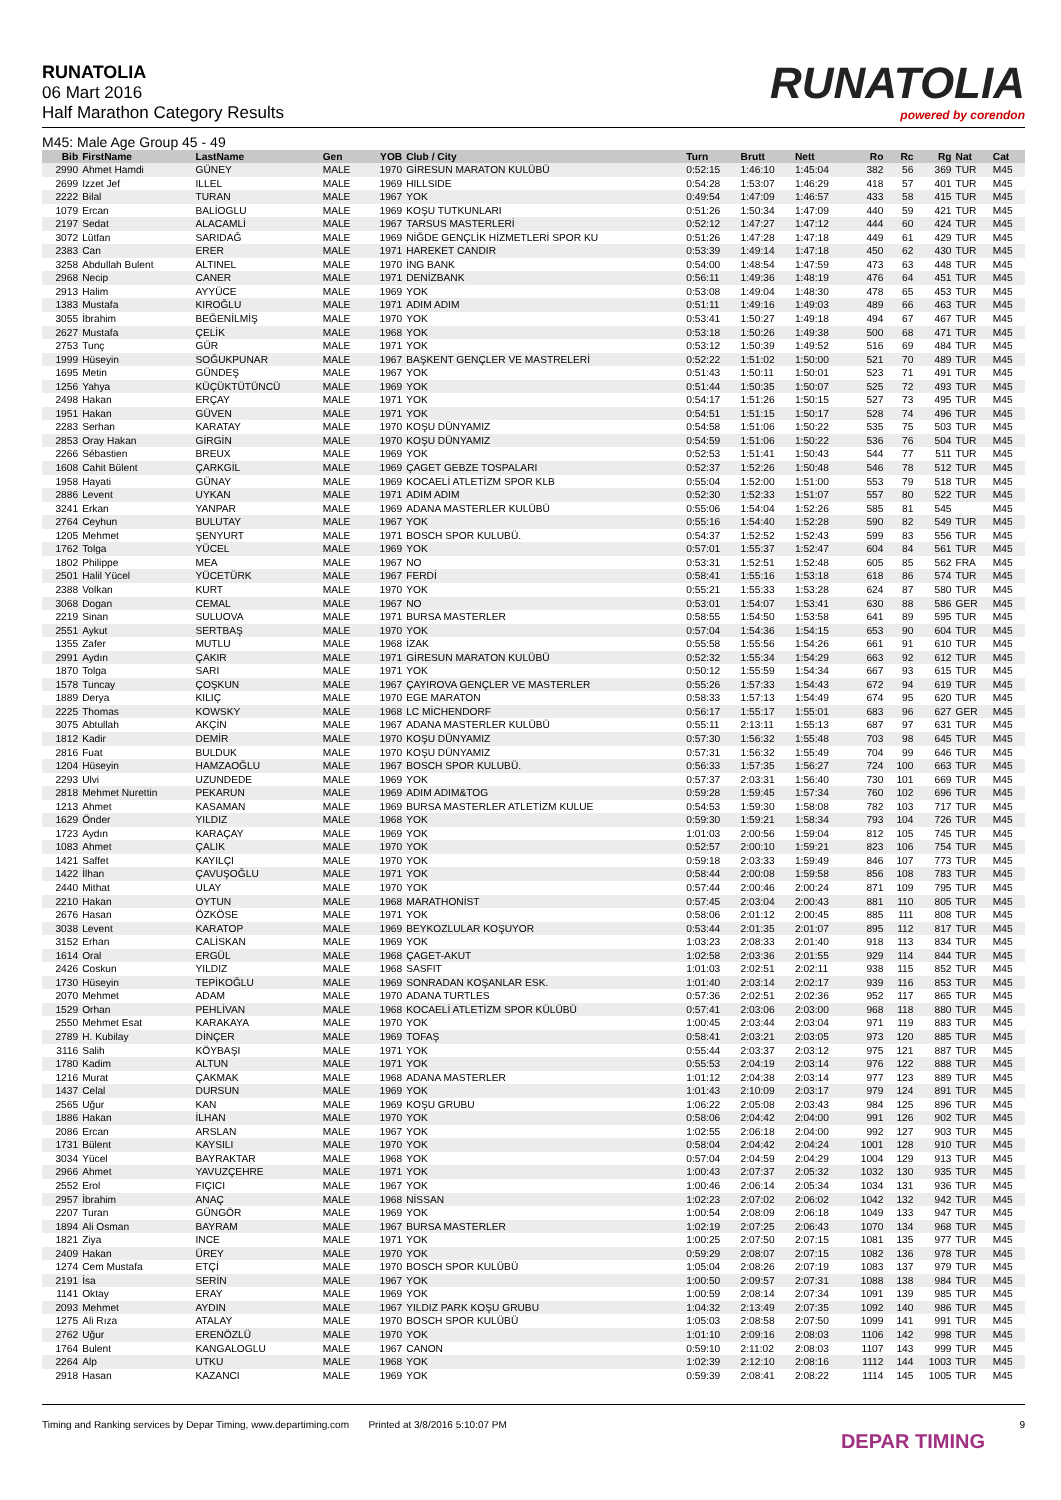RUNATOLIA
06 Mart 2016
Half Marathon Category Results
RUNATOLIA
powered by corendon
M45: Male Age Group 45 - 49
| Bib | FirstName | LastName | Gen | YOB | Club / City | Turn | Brutt | Nett | Ro | Rc | Rg | Nat | Cat |
| --- | --- | --- | --- | --- | --- | --- | --- | --- | --- | --- | --- | --- | --- |
| 2990 | Ahmet Hamdi | GÜNEY | MALE | 1970 | GİRESUN MARATON KULÜBÜ | 0:52:15 | 1:46:10 | 1:45:04 | 382 | 56 | 369 | TUR | M45 |
| 2699 | Izzet Jef | ILLEL | MALE | 1969 | HILLSIDE | 0:54:28 | 1:53:07 | 1:46:29 | 418 | 57 | 401 | TUR | M45 |
| 2222 | Bilal | TURAN | MALE | 1967 | YOK | 0:49:54 | 1:47:09 | 1:46:57 | 433 | 58 | 415 | TUR | M45 |
| 1079 | Ercan | BALİOGLU | MALE | 1969 | KOŞU TUTKUNLARI | 0:51:26 | 1:50:34 | 1:47:09 | 440 | 59 | 421 | TUR | M45 |
| 2197 | Sedat | ALACAMLİ | MALE | 1967 | TARSUS MASTERLERİ | 0:52:12 | 1:47:27 | 1:47:12 | 444 | 60 | 424 | TUR | M45 |
| 3072 | Lütfan | SARIDAĞ | MALE | 1969 | NİĞDE GENÇLİK HİZMETLERİ SPOR KU | 0:51:26 | 1:47:28 | 1:47:18 | 449 | 61 | 429 | TUR | M45 |
| 2383 | Can | ERER | MALE | 1971 | HAREKET CANDIR | 0:53:39 | 1:49:14 | 1:47:18 | 450 | 62 | 430 | TUR | M45 |
| 3258 | Abdullah Bulent | ALTINEL | MALE | 1970 | İNG BANK | 0:54:00 | 1:48:54 | 1:47:59 | 473 | 63 | 448 | TUR | M45 |
| 2968 | Necip | CANER | MALE | 1971 | DENİZBANK | 0:56:11 | 1:49:36 | 1:48:19 | 476 | 64 | 451 | TUR | M45 |
| 2913 | Halim | AYYÜCE | MALE | 1969 | YOK | 0:53:08 | 1:49:04 | 1:48:30 | 478 | 65 | 453 | TUR | M45 |
| 1383 | Mustafa | KIROĞLU | MALE | 1971 | ADIM ADIM | 0:51:11 | 1:49:16 | 1:49:03 | 489 | 66 | 463 | TUR | M45 |
| 3055 | İbrahim | BEĞENİLMİŞ | MALE | 1970 | YOK | 0:53:41 | 1:50:27 | 1:49:18 | 494 | 67 | 467 | TUR | M45 |
| 2627 | Mustafa | ÇELİK | MALE | 1968 | YOK | 0:53:18 | 1:50:26 | 1:49:38 | 500 | 68 | 471 | TUR | M45 |
| 2753 | Tunç | GÜR | MALE | 1971 | YOK | 0:53:12 | 1:50:39 | 1:49:52 | 516 | 69 | 484 | TUR | M45 |
| 1999 | Hüseyin | SOĞUKPUNAR | MALE | 1967 | BAŞKENT GENÇLER VE MASTRELERİ | 0:52:22 | 1:51:02 | 1:50:00 | 521 | 70 | 489 | TUR | M45 |
| 1695 | Metin | GÜNDEŞ | MALE | 1967 | YOK | 0:51:43 | 1:50:11 | 1:50:01 | 523 | 71 | 491 | TUR | M45 |
| 1256 | Yahya | KÜÇÜKTÜTÜNCÜ | MALE | 1969 | YOK | 0:51:44 | 1:50:35 | 1:50:07 | 525 | 72 | 493 | TUR | M45 |
| 2498 | Hakan | ERÇAY | MALE | 1971 | YOK | 0:54:17 | 1:51:26 | 1:50:15 | 527 | 73 | 495 | TUR | M45 |
| 1951 | Hakan | GÜVEN | MALE | 1971 | YOK | 0:54:51 | 1:51:15 | 1:50:17 | 528 | 74 | 496 | TUR | M45 |
| 2283 | Serhan | KARATAY | MALE | 1970 | KOŞU DÜNYAMIZ | 0:54:58 | 1:51:06 | 1:50:22 | 535 | 75 | 503 | TUR | M45 |
| 2853 | Oray Hakan | GİRGİN | MALE | 1970 | KOŞU DÜNYAMIZ | 0:54:59 | 1:51:06 | 1:50:22 | 536 | 76 | 504 | TUR | M45 |
| 2266 | Sébastien | BREUX | MALE | 1969 | YOK | 0:52:53 | 1:51:41 | 1:50:43 | 544 | 77 | 511 | TUR | M45 |
| 1608 | Cahit Bülent | ÇARKGİL | MALE | 1969 | ÇAGET GEBZE TOSPALARI | 0:52:37 | 1:52:26 | 1:50:48 | 546 | 78 | 512 | TUR | M45 |
| 1958 | Hayati | GÜNAY | MALE | 1969 | KOCAELİ ATLETİZM SPOR KLB | 0:55:04 | 1:52:00 | 1:51:00 | 553 | 79 | 518 | TUR | M45 |
| 2886 | Levent | UYKAN | MALE | 1971 | ADIM ADIM | 0:52:30 | 1:52:33 | 1:51:07 | 557 | 80 | 522 | TUR | M45 |
| 3241 | Erkan | YANPAR | MALE | 1969 | ADANA MASTERLER KULÜBÜ | 0:55:06 | 1:54:04 | 1:52:26 | 585 | 81 | 545 | | M45 |
| 2764 | Ceyhun | BULUTAY | MALE | 1967 | YOK | 0:55:16 | 1:54:40 | 1:52:28 | 590 | 82 | 549 | TUR | M45 |
| 1205 | Mehmet | ŞENYURT | MALE | 1971 | BOSCH SPOR KULUBÜ. | 0:54:37 | 1:52:52 | 1:52:43 | 599 | 83 | 556 | TUR | M45 |
| 1762 | Tolga | YÜCEL | MALE | 1969 | YOK | 0:57:01 | 1:55:37 | 1:52:47 | 604 | 84 | 561 | TUR | M45 |
| 1802 | Philippe | MEA | MALE | 1967 | NO | 0:53:31 | 1:52:51 | 1:52:48 | 605 | 85 | 562 | FRA | M45 |
| 2501 | Halil Yücel | YÜCETÜRK | MALE | 1967 | FERDİ | 0:58:41 | 1:55:16 | 1:53:18 | 618 | 86 | 574 | TUR | M45 |
| 2388 | Volkan | KURT | MALE | 1970 | YOK | 0:55:21 | 1:55:33 | 1:53:28 | 624 | 87 | 580 | TUR | M45 |
| 3068 | Dogan | CEMAL | MALE | 1967 | NO | 0:53:01 | 1:54:07 | 1:53:41 | 630 | 88 | 586 | GER | M45 |
| 2219 | Sinan | SULUOVA | MALE | 1971 | BURSA MASTERLER | 0:58:55 | 1:54:50 | 1:53:58 | 641 | 89 | 595 | TUR | M45 |
| 2551 | Aykut | SERTBAŞ | MALE | 1970 | YOK | 0:57:04 | 1:54:36 | 1:54:15 | 653 | 90 | 604 | TUR | M45 |
| 1355 | Zafer | MUTLU | MALE | 1968 | İZAK | 0:55:58 | 1:55:56 | 1:54:26 | 661 | 91 | 610 | TUR | M45 |
| 2991 | Aydın | ÇAKIR | MALE | 1971 | GİRESUN MARATON KULÜBÜ | 0:52:32 | 1:55:34 | 1:54:29 | 663 | 92 | 612 | TUR | M45 |
| 1870 | Tolga | SARI | MALE | 1971 | YOK | 0:50:12 | 1:55:59 | 1:54:34 | 667 | 93 | 615 | TUR | M45 |
| 1578 | Tuncay | ÇOŞKUN | MALE | 1967 | ÇAYIROVA GENÇLER VE MASTERLER | 0:55:26 | 1:57:33 | 1:54:43 | 672 | 94 | 619 | TUR | M45 |
| 1889 | Derya | KILIÇ | MALE | 1970 | EGE MARATON | 0:58:33 | 1:57:13 | 1:54:49 | 674 | 95 | 620 | TUR | M45 |
| 2225 | Thomas | KOWSKY | MALE | 1968 | LC MİCHENDORF | 0:56:17 | 1:55:17 | 1:55:01 | 683 | 96 | 627 | GER | M45 |
| 3075 | Abtullah | AKÇİN | MALE | 1967 | ADANA MASTERLER KULÜBÜ | 0:55:11 | 2:13:11 | 1:55:13 | 687 | 97 | 631 | TUR | M45 |
| 1812 | Kadir | DEMİR | MALE | 1970 | KOŞU DÜNYAMIZ | 0:57:30 | 1:56:32 | 1:55:48 | 703 | 98 | 645 | TUR | M45 |
| 2816 | Fuat | BULDUK | MALE | 1970 | KOŞU DÜNYAMIZ | 0:57:31 | 1:56:32 | 1:55:49 | 704 | 99 | 646 | TUR | M45 |
| 1204 | Hüseyin | HAMZAOĞLU | MALE | 1967 | BOSCH SPOR KULUBÜ. | 0:56:33 | 1:57:35 | 1:56:27 | 724 | 100 | 663 | TUR | M45 |
| 2293 | Ulvi | UZUNDEDE | MALE | 1969 | YOK | 0:57:37 | 2:03:31 | 1:56:40 | 730 | 101 | 669 | TUR | M45 |
| 2818 | Mehmet Nurettin | PEKARUN | MALE | 1969 | ADIM ADIM&TOG | 0:59:28 | 1:59:45 | 1:57:34 | 760 | 102 | 696 | TUR | M45 |
| 1213 | Ahmet | KASAMAN | MALE | 1969 | BURSA MASTERLER ATLETİZM KULUE | 0:54:53 | 1:59:30 | 1:58:08 | 782 | 103 | 717 | TUR | M45 |
| 1629 | Önder | YILDIZ | MALE | 1968 | YOK | 0:59:30 | 1:59:21 | 1:58:34 | 793 | 104 | 726 | TUR | M45 |
| 1723 | Aydın | KARAÇAY | MALE | 1969 | YOK | 1:01:03 | 2:00:56 | 1:59:04 | 812 | 105 | 745 | TUR | M45 |
| 1083 | Ahmet | ÇALIK | MALE | 1970 | YOK | 0:52:57 | 2:00:10 | 1:59:21 | 823 | 106 | 754 | TUR | M45 |
| 1421 | Saffet | KAYILÇI | MALE | 1970 | YOK | 0:59:18 | 2:03:33 | 1:59:49 | 846 | 107 | 773 | TUR | M45 |
| 1422 | İlhan | ÇAVUŞOĞLU | MALE | 1971 | YOK | 0:58:44 | 2:00:08 | 1:59:58 | 856 | 108 | 783 | TUR | M45 |
| 2440 | Mithat | ULAY | MALE | 1970 | YOK | 0:57:44 | 2:00:46 | 2:00:24 | 871 | 109 | 795 | TUR | M45 |
| 2210 | Hakan | OYTUN | MALE | 1968 | MARATHONİST | 0:57:45 | 2:03:04 | 2:00:43 | 881 | 110 | 805 | TUR | M45 |
| 2676 | Hasan | ÖZKÖSE | MALE | 1971 | YOK | 0:58:06 | 2:01:12 | 2:00:45 | 885 | 111 | 808 | TUR | M45 |
| 3038 | Levent | KARATOP | MALE | 1969 | BEYKOZLULAR KOŞUYOR | 0:53:44 | 2:01:35 | 2:01:07 | 895 | 112 | 817 | TUR | M45 |
| 3152 | Erhan | CALİSKAN | MALE | 1969 | YOK | 1:03:23 | 2:08:33 | 2:01:40 | 918 | 113 | 834 | TUR | M45 |
| 1614 | Oral | ERGÜL | MALE | 1968 | ÇAGET-AKUT | 1:02:58 | 2:03:36 | 2:01:55 | 929 | 114 | 844 | TUR | M45 |
| 2426 | Coskun | YILDIZ | MALE | 1968 | SASFIT | 1:01:03 | 2:02:51 | 2:02:11 | 938 | 115 | 852 | TUR | M45 |
| 1730 | Hüseyin | TEPİKOĞLU | MALE | 1969 | SONRADAN KOŞANLAR ESK. | 1:01:40 | 2:03:14 | 2:02:17 | 939 | 116 | 853 | TUR | M45 |
| 2070 | Mehmet | ADAM | MALE | 1970 | ADANA TURTLES | 0:57:36 | 2:02:51 | 2:02:36 | 952 | 117 | 865 | TUR | M45 |
| 1529 | Orhan | PEHLİVAN | MALE | 1968 | KOCAELİ ATLETİZM SPOR KÜLÜBÜ | 0:57:41 | 2:03:06 | 2:03:00 | 968 | 118 | 880 | TUR | M45 |
| 2550 | Mehmet Esat | KARAKAYA | MALE | 1970 | YOK | 1:00:45 | 2:03:44 | 2:03:04 | 971 | 119 | 883 | TUR | M45 |
| 2789 | H. Kubilay | DİNÇER | MALE | 1969 | TOFAŞ | 0:58:41 | 2:03:21 | 2:03:05 | 973 | 120 | 885 | TUR | M45 |
| 3116 | Salih | KÖYBAŞI | MALE | 1971 | YOK | 0:55:44 | 2:03:37 | 2:03:12 | 975 | 121 | 887 | TUR | M45 |
| 1780 | Kadim | ALTUN | MALE | 1971 | YOK | 0:55:53 | 2:04:19 | 2:03:14 | 976 | 122 | 888 | TUR | M45 |
| 1216 | Murat | ÇAKMAK | MALE | 1968 | ADANA MASTERLER | 1:01:12 | 2:04:38 | 2:03:14 | 977 | 123 | 889 | TUR | M45 |
| 1437 | Celal | DURSUN | MALE | 1969 | YOK | 1:01:43 | 2:10:09 | 2:03:17 | 979 | 124 | 891 | TUR | M45 |
| 2565 | Uğur | KAN | MALE | 1969 | KOŞU GRUBU | 1:06:22 | 2:05:08 | 2:03:43 | 984 | 125 | 896 | TUR | M45 |
| 1886 | Hakan | İLHAN | MALE | 1970 | YOK | 0:58:06 | 2:04:42 | 2:04:00 | 991 | 126 | 902 | TUR | M45 |
| 2086 | Ercan | ARSLAN | MALE | 1967 | YOK | 1:02:55 | 2:06:18 | 2:04:00 | 992 | 127 | 903 | TUR | M45 |
| 1731 | Bülent | KAYSILI | MALE | 1970 | YOK | 0:58:04 | 2:04:42 | 2:04:24 | 1001 | 128 | 910 | TUR | M45 |
| 3034 | Yücel | BAYRAKTAR | MALE | 1968 | YOK | 0:57:04 | 2:04:59 | 2:04:29 | 1004 | 129 | 913 | TUR | M45 |
| 2966 | Ahmet | YAVUZÇEHRE | MALE | 1971 | YOK | 1:00:43 | 2:07:37 | 2:05:32 | 1032 | 130 | 935 | TUR | M45 |
| 2552 | Erol | FIÇICI | MALE | 1967 | YOK | 1:00:46 | 2:06:14 | 2:05:34 | 1034 | 131 | 936 | TUR | M45 |
| 2957 | İbrahim | ANAÇ | MALE | 1968 | NİSSAN | 1:02:23 | 2:07:02 | 2:06:02 | 1042 | 132 | 942 | TUR | M45 |
| 2207 | Turan | GÜNGÖR | MALE | 1969 | YOK | 1:00:54 | 2:08:09 | 2:06:18 | 1049 | 133 | 947 | TUR | M45 |
| 1894 | Ali Osman | BAYRAM | MALE | 1967 | BURSA MASTERLER | 1:02:19 | 2:07:25 | 2:06:43 | 1070 | 134 | 968 | TUR | M45 |
| 1821 | Ziya | INCE | MALE | 1971 | YOK | 1:00:25 | 2:07:50 | 2:07:15 | 1081 | 135 | 977 | TUR | M45 |
| 2409 | Hakan | ÜREY | MALE | 1970 | YOK | 0:59:29 | 2:08:07 | 2:07:15 | 1082 | 136 | 978 | TUR | M45 |
| 1274 | Cem Mustafa | ETÇİ | MALE | 1970 | BOSCH SPOR KULÜBÜ | 1:05:04 | 2:08:26 | 2:07:19 | 1083 | 137 | 979 | TUR | M45 |
| 2191 | İsa | SERİN | MALE | 1967 | YOK | 1:00:50 | 2:09:57 | 2:07:31 | 1088 | 138 | 984 | TUR | M45 |
| 1141 | Oktay | ERAY | MALE | 1969 | YOK | 1:00:59 | 2:08:14 | 2:07:34 | 1091 | 139 | 985 | TUR | M45 |
| 2093 | Mehmet | AYDIN | MALE | 1967 | YILDIZ PARK KOŞU GRUBU | 1:04:32 | 2:13:49 | 2:07:35 | 1092 | 140 | 986 | TUR | M45 |
| 1275 | Ali Rıza | ATALAY | MALE | 1970 | BOSCH SPOR KULÜBÜ | 1:05:03 | 2:08:58 | 2:07:50 | 1099 | 141 | 991 | TUR | M45 |
| 2762 | Uğur | ERENÖZLÜ | MALE | 1970 | YOK | 1:01:10 | 2:09:16 | 2:08:03 | 1106 | 142 | 998 | TUR | M45 |
| 1764 | Bulent | KANGALOGLU | MALE | 1967 | CANON | 0:59:10 | 2:11:02 | 2:08:03 | 1107 | 143 | 999 | TUR | M45 |
| 2264 | Alp | UTKU | MALE | 1968 | YOK | 1:02:39 | 2:12:10 | 2:08:16 | 1112 | 144 | 1003 | TUR | M45 |
| 2918 | Hasan | KAZANCI | MALE | 1969 | YOK | 0:59:39 | 2:08:41 | 2:08:22 | 1114 | 145 | 1005 | TUR | M45 |
Timing and Ranking services by Depar Timing, www.departiming.com Printed at 3/8/2016 5:10:07 PM
9
DEPAR TIMING